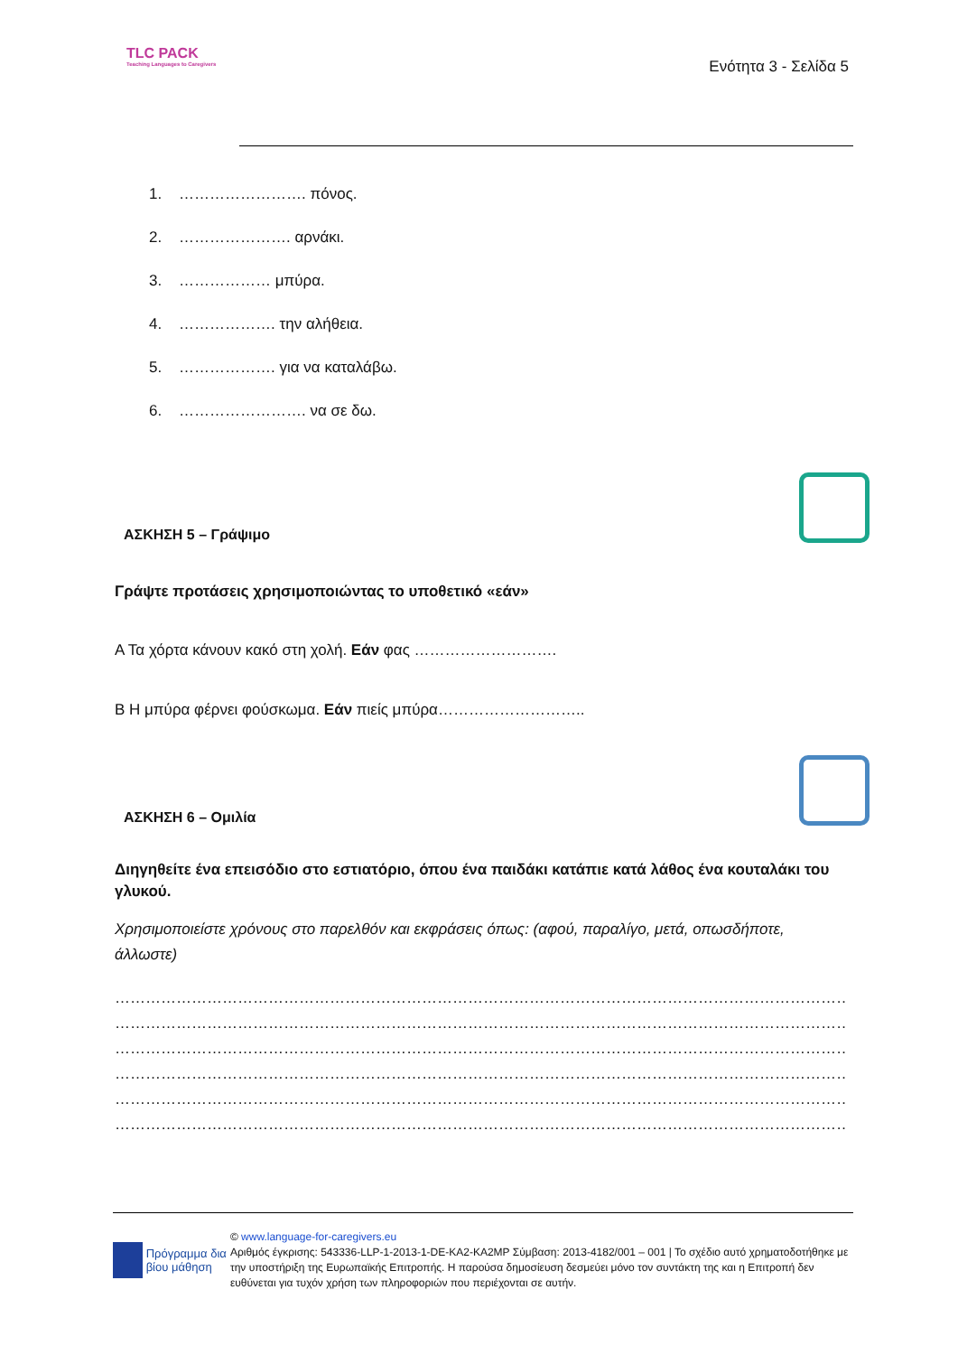TLC PACK
Teaching Languages to Caregivers
Ενότητα 3 - Σελίδα 5
1. ……………………. πόνος.
2. …………………. αρνάκι.
3. ……………… μπύρα.
4. ………………. την αλήθεια.
5. ………………. για να καταλάβω.
6. ……………………. να σε δω.
ΑΣΚΗΣΗ 5 – Γράψιμο
Γράψτε προτάσεις χρησιμοποιώντας το υποθετικό «εάν»
Α Τα χόρτα κάνουν κακό στη χολή. Εάν φας ……………………….
Β Η μπύρα φέρνει φούσκωμα. Εάν πιείς μπύρα………………………..
ΑΣΚΗΣΗ 6 – Ομιλία
Διηγηθείτε ένα επεισόδιο στο εστιατόριο, όπου ένα παιδάκι κατάπιε κατά λάθος ένα κουταλάκι του γλυκού.
Χρησιμοποιείστε χρόνους στο παρελθόν και εκφράσεις όπως: (αφού, παραλίγο, μετά, οπωσδήποτε, άλλωστε)
………………………………………………………………………………………………………………………………………………
………………………………………………………………………………………………………………………………………………
………………………………………………………………………………………………………………………………………………
………………………………………………………………………………………………………………………………………………
………………………………………………………………………………………………………………………………………………
………………………………………………………………………………………………………………………………………………
Πρόγραμμα δια βίου μάθηση
© www.language-for-caregivers.eu
Αριθμός έγκρισης: 543336-LLP-1-2013-1-DE-KA2-KA2MP Σύμβαση: 2013-4182/001 – 001 | Το σχέδιο αυτό χρηματοδοτήθηκε με την υποστήριξη της Ευρωπαϊκής Επιτροπής. Η παρούσα δημοσίευση δεσμεύει μόνο τον συντάκτη της και η Επιτροπή δεν ευθύνεται για τυχόν χρήση των πληροφοριών που περιέχονται σε αυτήν.